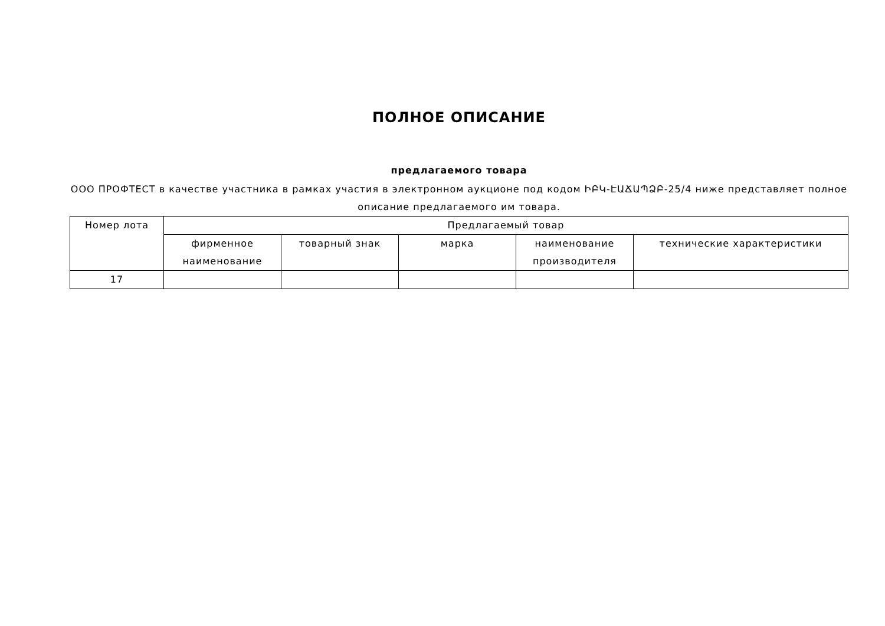ПОЛНОЕ ОПИСАНИЕ
предлагаемого товара
ООО ПРОФТЕСТ в качестве участника в рамках участия в электронном аукционе под кодом ԻԲԿ-ԷԱՃԱՊՁԲ-25/4 ниже представляет полное описание предлагаемого им товара.
| Номер лота | Предлагаемый товар | | | | |
| | фирменное наименование | товарный знак | марка | наименование производителя | технические характеристики |
| 17 | | | | | |